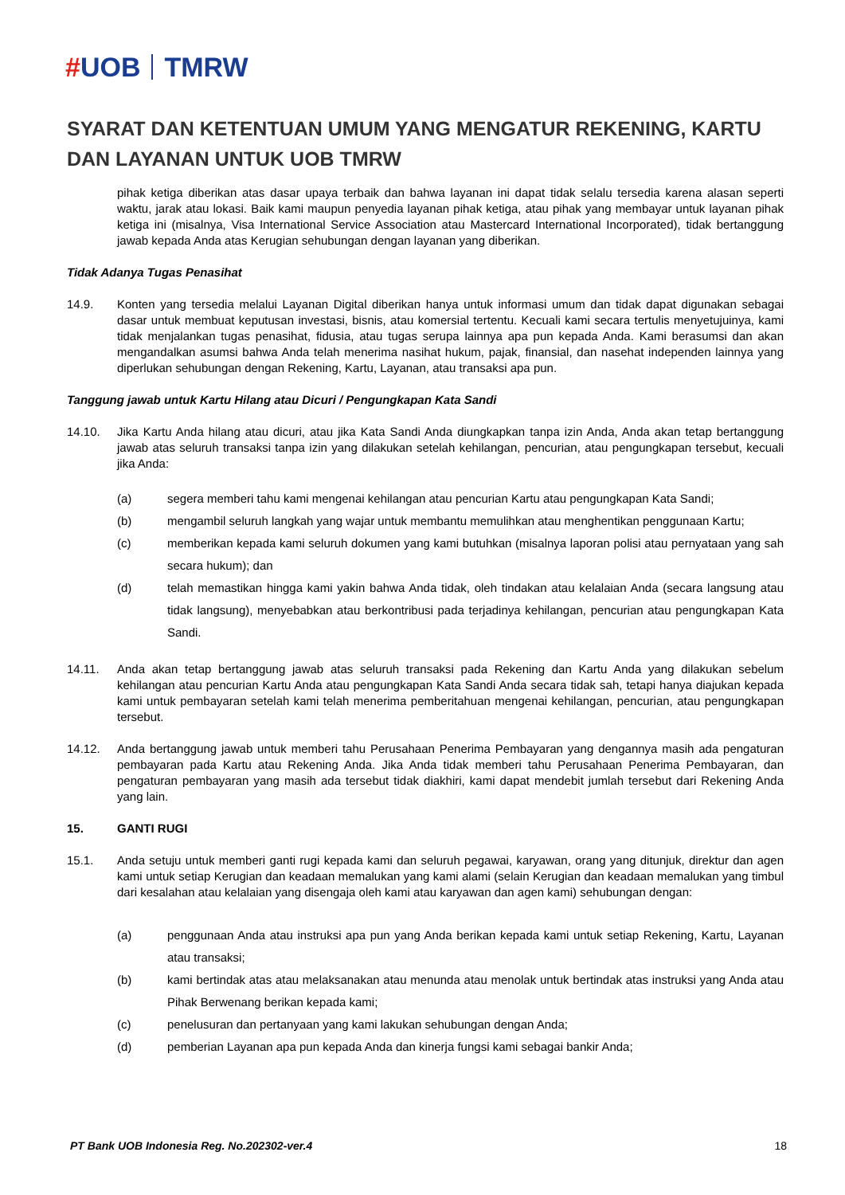#UOB TMRW
SYARAT DAN KETENTUAN UMUM YANG MENGATUR REKENING, KARTU DAN LAYANAN UNTUK UOB TMRW
pihak ketiga diberikan atas dasar upaya terbaik dan bahwa layanan ini dapat tidak selalu tersedia karena alasan seperti waktu, jarak atau lokasi. Baik kami maupun penyedia layanan pihak ketiga, atau pihak yang membayar untuk layanan pihak ketiga ini (misalnya, Visa International Service Association atau Mastercard International Incorporated), tidak bertanggung jawab kepada Anda atas Kerugian sehubungan dengan layanan yang diberikan.
Tidak Adanya Tugas Penasihat
14.9. Konten yang tersedia melalui Layanan Digital diberikan hanya untuk informasi umum dan tidak dapat digunakan sebagai dasar untuk membuat keputusan investasi, bisnis, atau komersial tertentu. Kecuali kami secara tertulis menyetujuinya, kami tidak menjalankan tugas penasihat, fidusia, atau tugas serupa lainnya apa pun kepada Anda. Kami berasumsi dan akan mengandalkan asumsi bahwa Anda telah menerima nasihat hukum, pajak, finansial, dan nasehat independen lainnya yang diperlukan sehubungan dengan Rekening, Kartu, Layanan, atau transaksi apa pun.
Tanggung jawab untuk Kartu Hilang atau Dicuri / Pengungkapan Kata Sandi
14.10. Jika Kartu Anda hilang atau dicuri, atau jika Kata Sandi Anda diungkapkan tanpa izin Anda, Anda akan tetap bertanggung jawab atas seluruh transaksi tanpa izin yang dilakukan setelah kehilangan, pencurian, atau pengungkapan tersebut, kecuali jika Anda:
(a) segera memberi tahu kami mengenai kehilangan atau pencurian Kartu atau pengungkapan Kata Sandi;
(b) mengambil seluruh langkah yang wajar untuk membantu memulihkan atau menghentikan penggunaan Kartu;
(c) memberikan kepada kami seluruh dokumen yang kami butuhkan (misalnya laporan polisi atau pernyataan yang sah secara hukum); dan
(d) telah memastikan hingga kami yakin bahwa Anda tidak, oleh tindakan atau kelalaian Anda (secara langsung atau tidak langsung), menyebabkan atau berkontribusi pada terjadinya kehilangan, pencurian atau pengungkapan Kata Sandi.
14.11. Anda akan tetap bertanggung jawab atas seluruh transaksi pada Rekening dan Kartu Anda yang dilakukan sebelum kehilangan atau pencurian Kartu Anda atau pengungkapan Kata Sandi Anda secara tidak sah, tetapi hanya diajukan kepada kami untuk pembayaran setelah kami telah menerima pemberitahuan mengenai kehilangan, pencurian, atau pengungkapan tersebut.
14.12. Anda bertanggung jawab untuk memberi tahu Perusahaan Penerima Pembayaran yang dengannya masih ada pengaturan pembayaran pada Kartu atau Rekening Anda. Jika Anda tidak memberi tahu Perusahaan Penerima Pembayaran, dan pengaturan pembayaran yang masih ada tersebut tidak diakhiri, kami dapat mendebit jumlah tersebut dari Rekening Anda yang lain.
15. GANTI RUGI
15.1. Anda setuju untuk memberi ganti rugi kepada kami dan seluruh pegawai, karyawan, orang yang ditunjuk, direktur dan agen kami untuk setiap Kerugian dan keadaan memalukan yang kami alami (selain Kerugian dan keadaan memalukan yang timbul dari kesalahan atau kelalaian yang disengaja oleh kami atau karyawan dan agen kami) sehubungan dengan:
(a) penggunaan Anda atau instruksi apa pun yang Anda berikan kepada kami untuk setiap Rekening, Kartu, Layanan atau transaksi;
(b) kami bertindak atas atau melaksanakan atau menunda atau menolak untuk bertindak atas instruksi yang Anda atau Pihak Berwenang berikan kepada kami;
(c) penelusuran dan pertanyaan yang kami lakukan sehubungan dengan Anda;
(d) pemberian Layanan apa pun kepada Anda dan kinerja fungsi kami sebagai bankir Anda;
PT Bank UOB Indonesia Reg. No.202302-ver.4 18